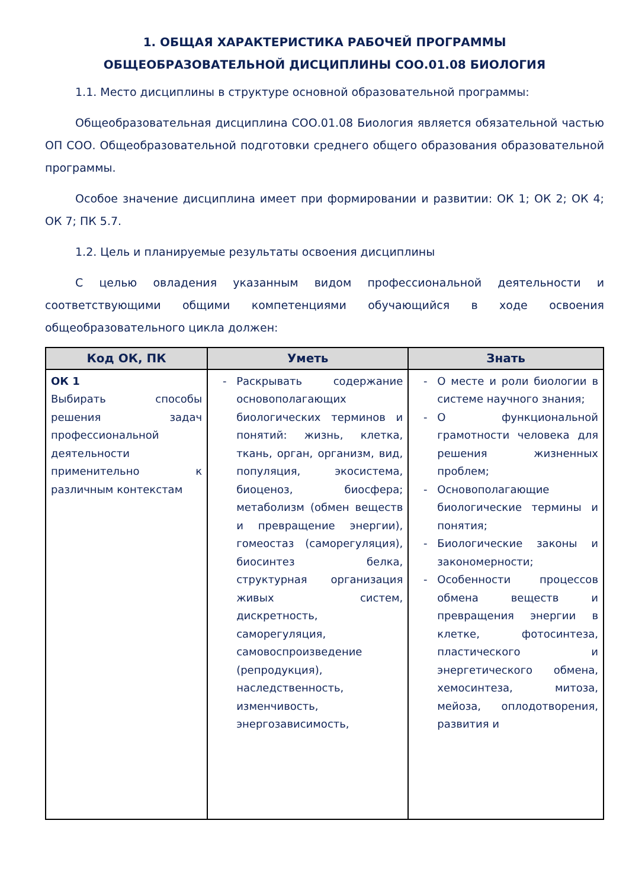1. ОБЩАЯ ХАРАКТЕРИСТИКА РАБОЧЕЙ ПРОГРАММЫ
ОБЩЕОБРАЗОВАТЕЛЬНОЙ ДИСЦИПЛИНЫ СОО.01.08 БИОЛОГИЯ
1.1. Место дисциплины в структуре основной образовательной программы:
Общеобразовательная дисциплина СОО.01.08 Биология является обязательной частью ОП СОО. Общеобразовательной подготовки среднего общего образования образовательной программы.
Особое значение дисциплина имеет при формировании и развитии: ОК 1; ОК 2; ОК 4; ОК 7; ПК 5.7.
1.2. Цель и планируемые результаты освоения дисциплины
С целью овладения указанным видом профессиональной деятельности и соответствующими общими компетенциями обучающийся в ходе освоения общеобразовательного цикла должен:
| Код ОК, ПК | Уметь | Знать |
| --- | --- | --- |
| ОК 1 Выбирать способы решения задач профессиональной деятельности применительно к различным контекстам | - Раскрывать содержание основополагающих биологических терминов и понятий: жизнь, клетка, ткань, орган, организм, вид, популяция, экосистема, биоценоз, биосфера; метаболизм (обмен веществ и превращение энергии), гомеостаз (саморегуляция), биосинтез белка, структурная организация живых систем, дискретность, саморегуляция, самовоспроизведение (репродукция), наследственность, изменчивость, энергозависимость, | - О месте и роли биологии в системе научного знания; - О функциональной грамотности человека для решения жизненных проблем; - Основополагающие биологические термины и понятия; - Биологические законы и закономерности; - Особенности процессов обмена веществ и превращения энергии в клетке, фотосинтеза, пластического и энергетического обмена, хемосинтеза, митоза, мейоза, оплодотворения, развития и |